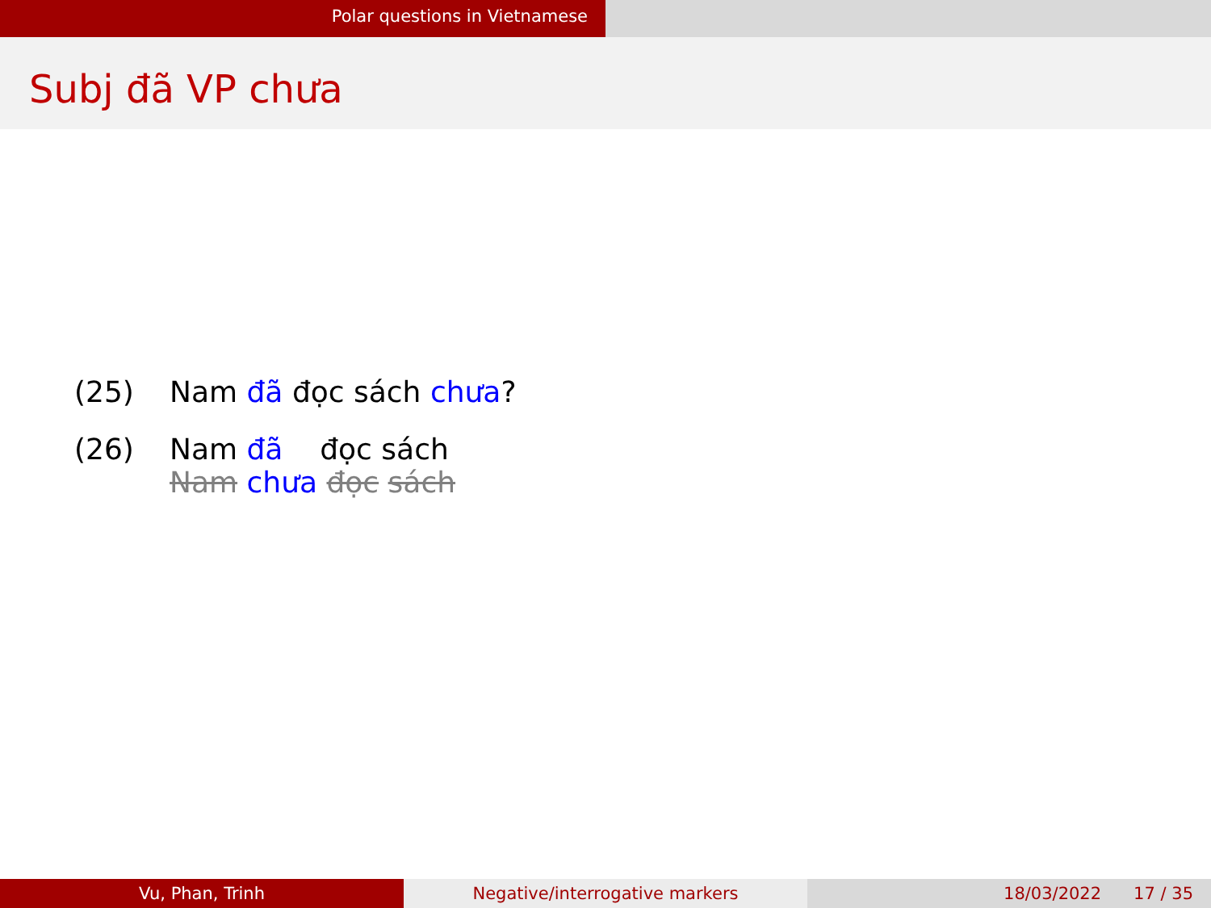Polar questions in Vietnamese
Subj đã VP chưa
(25) Nam đã đọc sách chưa?
(26) Nam đã đọc sách
Nam chưa đọc sách
Vu, Phan, Trinh Negative/interrogative markers 18/03/2022 17 / 35